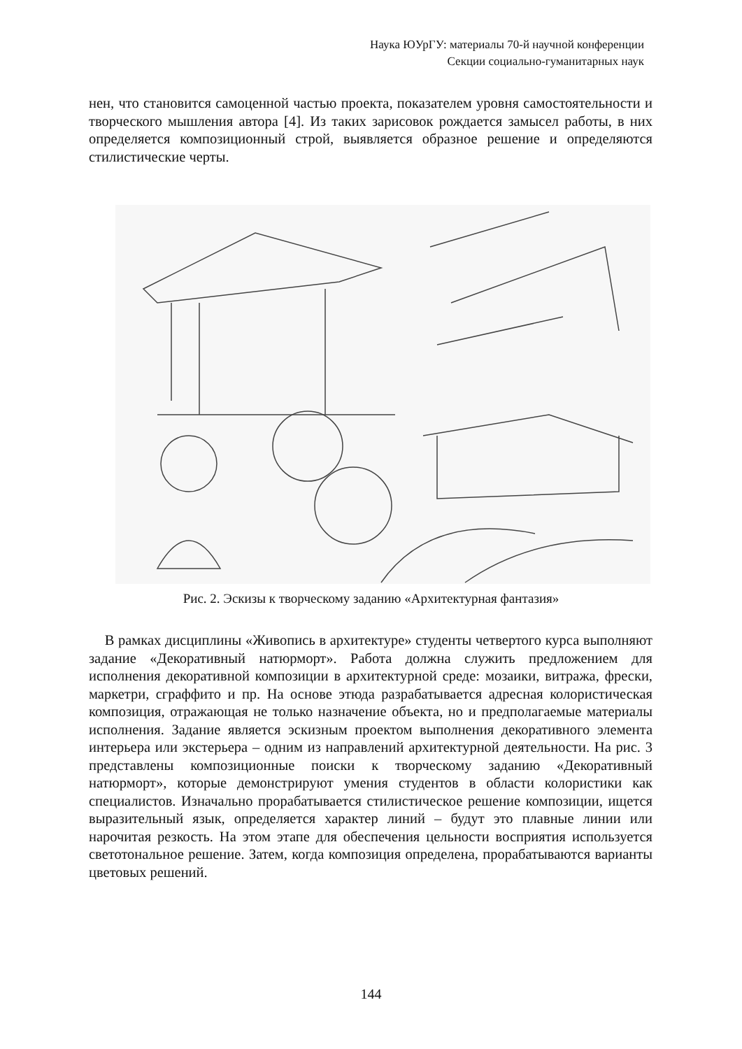Наука ЮУрГУ: материалы 70-й научной конференции
Секции социально-гуманитарных наук
нен, что становится самоценной частью проекта, показателем уровня самостоятельности и творческого мышления автора [4]. Из таких зарисовок рождается замысел работы, в них определяется композиционный строй, выявляется образное решение и определяются стилистические черты.
Рис. 2. Эскизы к творческому заданию «Архитектурная фантазия»
В рамках дисциплины «Живопись в архитектуре» студенты четвертого курса выполняют задание «Декоративный натюрморт». Работа должна служить предложением для исполнения декоративной композиции в архитектурной среде: мозаики, витража, фрески, маркетри, сграффито и пр. На основе этюда разрабатывается адресная колористическая композиция, отражающая не только назначение объекта, но и предполагаемые материалы исполнения. Задание является эскизным проектом выполнения декоративного элемента интерьера или экстерьера – одним из направлений архитектурной деятельности. На рис. 3 представлены композиционные поиски к творческому заданию «Декоративный натюрморт», которые демонстрируют умения студентов в области колористики как специалистов. Изначально прорабатывается стилистическое решение композиции, ищется выразительный язык, определяется характер линий – будут это плавные линии или нарочитая резкость. На этом этапе для обеспечения цельности восприятия используется светотональное решение. Затем, когда композиция определена, прорабатываются варианты цветовых решений.
144